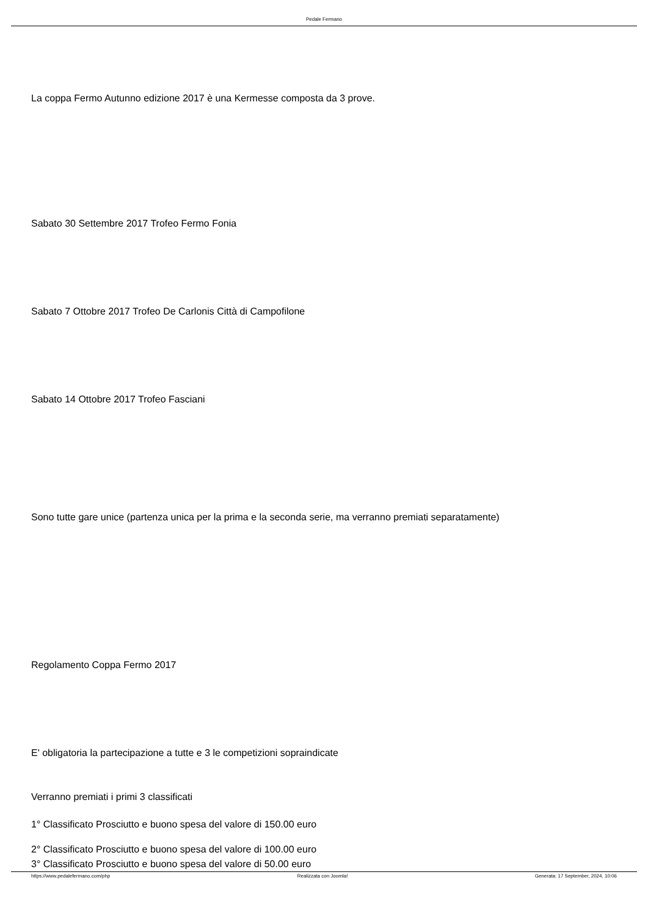Pedale Fermano
La coppa Fermo Autunno edizione 2017 è una Kermesse composta da 3 prove.
Sabato 30 Settembre 2017 Trofeo Fermo Fonia
Sabato 7 Ottobre 2017 Trofeo De Carlonis Città di Campofilone
Sabato 14 Ottobre 2017 Trofeo Fasciani
Sono tutte gare unice (partenza unica per la prima e la seconda serie, ma verranno premiati separatamente)
Regolamento Coppa Fermo 2017
E' obligatoria la partecipazione a tutte e 3 le competizioni sopraindicate
Verranno premiati i primi 3 classificati
1° Classificato Prosciutto e buono spesa del valore di 150.00 euro
2° Classificato Prosciutto e buono spesa del valore di 100.00 euro
3° Classificato Prosciutto e buono spesa del valore di 50.00 euro
https://www.pedalefermano.com/php Realizzata con Joomla! Generata: 17 September, 2024, 10:06